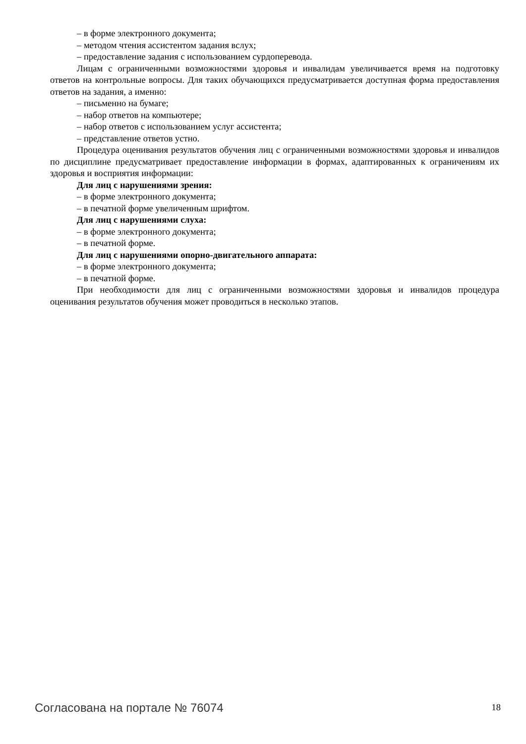– в форме электронного документа;
– методом чтения ассистентом задания вслух;
– предоставление задания с использованием сурдоперевода.
Лицам с ограниченными возможностями здоровья и инвалидам увеличивается время на подготовку ответов на контрольные вопросы. Для таких обучающихся предусматривается доступная форма предоставления ответов на задания, а именно:
– письменно на бумаге;
– набор ответов на компьютере;
– набор ответов с использованием услуг ассистента;
– представление ответов устно.
Процедура оценивания результатов обучения лиц с ограниченными возможностями здоровья и инвалидов по дисциплине предусматривает предоставление информации в формах, адаптированных к ограничениям их здоровья и восприятия информации:
Для лиц с нарушениями зрения:
– в форме электронного документа;
– в печатной форме увеличенным шрифтом.
Для лиц с нарушениями слуха:
– в форме электронного документа;
– в печатной форме.
Для лиц с нарушениями опорно-двигательного аппарата:
– в форме электронного документа;
– в печатной форме.
При необходимости для лиц с ограниченными возможностями здоровья и инвалидов процедура оценивания результатов обучения может проводиться в несколько этапов.
Согласована на портале № 76074 18